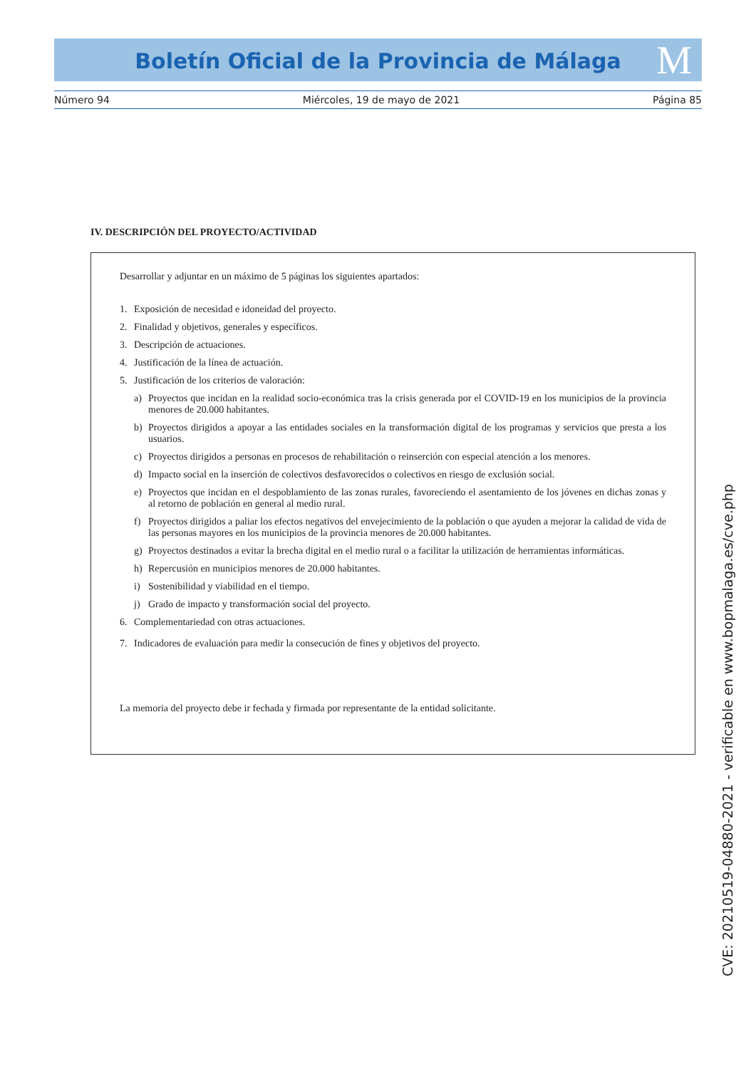Boletín Oficial de la Provincia de Málaga M
Número 94 Miércoles, 19 de mayo de 2021 Página 85
IV. DESCRIPCIÓN DEL PROYECTO/ACTIVIDAD
Desarrollar y adjuntar en un máximo de 5 páginas los siguientes apartados:
1. Exposición de necesidad e idoneidad del proyecto.
2. Finalidad y objetivos, generales y específicos.
3. Descripción de actuaciones.
4. Justificación de la línea de actuación.
5. Justificación de los criterios de valoración:
a) Proyectos que incidan en la realidad socio-económica tras la crisis generada por el COVID-19 en los municipios de la provincia menores de 20.000 habitantes.
b) Proyectos dirigidos a apoyar a las entidades sociales en la transformación digital de los programas y servicios que presta a los usuarios.
c) Proyectos dirigidos a personas en procesos de rehabilitación o reinserción con especial atención a los menores.
d) Impacto social en la inserción de colectivos desfavorecidos o colectivos en riesgo de exclusión social.
e) Proyectos que incidan en el despoblamiento de las zonas rurales, favoreciendo el asentamiento de los jóvenes en dichas zonas y al retorno de población en general al medio rural.
f) Proyectos dirigidos a paliar los efectos negativos del envejecimiento de la población o que ayuden a mejorar la calidad de vida de las personas mayores en los municipios de la provincia menores de 20.000 habitantes.
g) Proyectos destinados a evitar la brecha digital en el medio rural o a facilitar la utilización de herramientas informáticas.
h) Repercusión en municipios menores de 20.000 habitantes.
i) Sostenibilidad y viabilidad en el tiempo.
j) Grado de impacto y transformación social del proyecto.
6. Complementariedad con otras actuaciones.
7. Indicadores de evaluación para medir la consecución de fines y objetivos del proyecto.
La memoria del proyecto debe ir fechada y firmada por representante de la entidad solicitante.
CVE: 20210519-04880-2021 - verificable en www.bopmalaga.es/cve.php